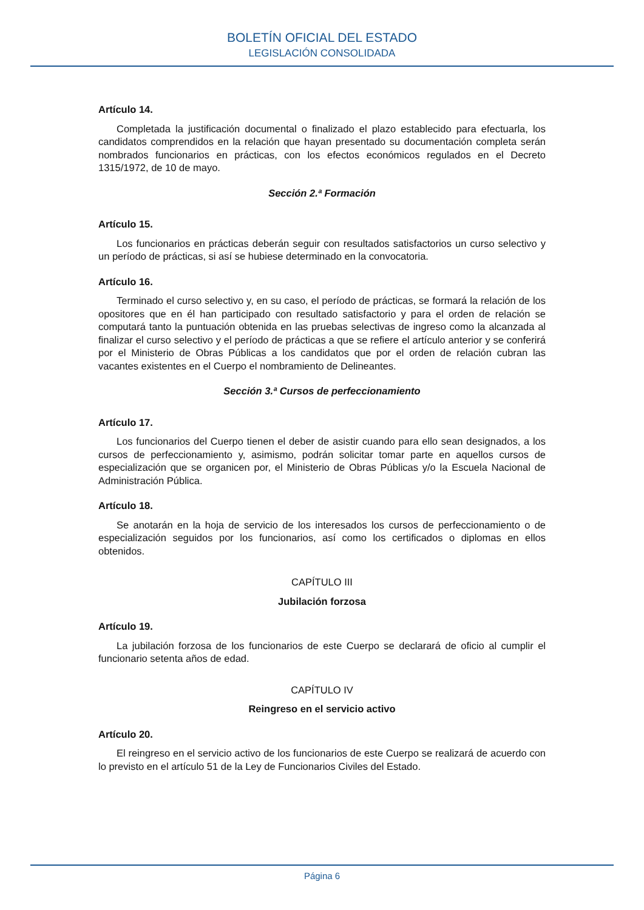BOLETÍN OFICIAL DEL ESTADO
LEGISLACIÓN CONSOLIDADA
Artículo 14.
Completada la justificación documental o finalizado el plazo establecido para efectuarla, los candidatos comprendidos en la relación que hayan presentado su documentación completa serán nombrados funcionarios en prácticas, con los efectos económicos regulados en el Decreto 1315/1972, de 10 de mayo.
Sección 2.ª Formación
Artículo 15.
Los funcionarios en prácticas deberán seguir con resultados satisfactorios un curso selectivo y un período de prácticas, si así se hubiese determinado en la convocatoria.
Artículo 16.
Terminado el curso selectivo y, en su caso, el período de prácticas, se formará la relación de los opositores que en él han participado con resultado satisfactorio y para el orden de relación se computará tanto la puntuación obtenida en las pruebas selectivas de ingreso como la alcanzada al finalizar el curso selectivo y el período de prácticas a que se refiere el artículo anterior y se conferirá por el Ministerio de Obras Públicas a los candidatos que por el orden de relación cubran las vacantes existentes en el Cuerpo el nombramiento de Delineantes.
Sección 3.ª Cursos de perfeccionamiento
Artículo 17.
Los funcionarios del Cuerpo tienen el deber de asistir cuando para ello sean designados, a los cursos de perfeccionamiento y, asimismo, podrán solicitar tomar parte en aquellos cursos de especialización que se organicen por, el Ministerio de Obras Públicas y/o la Escuela Nacional de Administración Pública.
Artículo 18.
Se anotarán en la hoja de servicio de los interesados los cursos de perfeccionamiento o de especialización seguidos por los funcionarios, así como los certificados o diplomas en ellos obtenidos.
CAPÍTULO III
Jubilación forzosa
Artículo 19.
La jubilación forzosa de los funcionarios de este Cuerpo se declarará de oficio al cumplir el funcionario setenta años de edad.
CAPÍTULO IV
Reingreso en el servicio activo
Artículo 20.
El reingreso en el servicio activo de los funcionarios de este Cuerpo se realizará de acuerdo con lo previsto en el artículo 51 de la Ley de Funcionarios Civiles del Estado.
Página 6